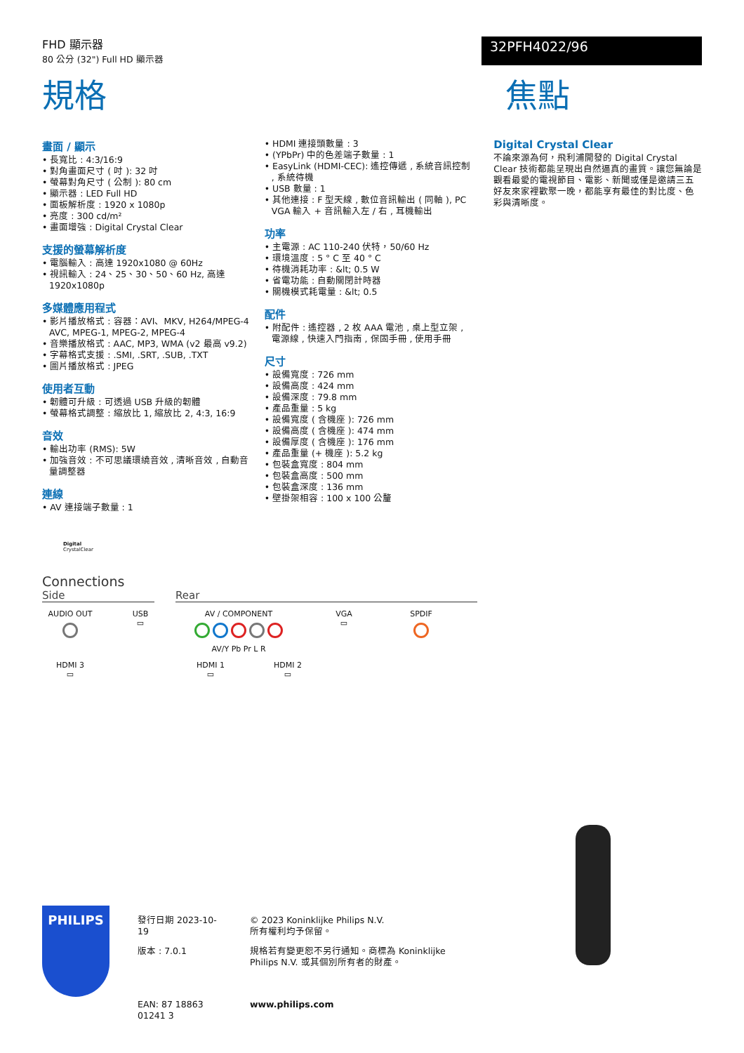FHD 顯示器
80 公分 (32") Full HD 顯示器
32PFH4022/96
規格 焦點
畫面 / 顯示
• 長寬比 : 4:3/16:9
• 對角畫面尺寸 ( 吋 ): 32 吋
• 螢幕對角尺寸 ( 公制 ): 80 cm
• 顯示器 : LED Full HD
• 面板解析度 : 1920 x 1080p
• 亮度 : 300 cd/m²
• 畫面增強 : Digital Crystal Clear
支援的螢幕解析度
• 電腦輸入 : 高達 1920x1080 @ 60Hz
• 視訊輸入 : 24、25、30、50、60 Hz, 高達 1920x1080p
多媒體應用程式
• 影片播放格式 : 容器：AVI、MKV, H264/MPEG-4 AVC, MPEG-1, MPEG-2, MPEG-4
• 音樂播放格式 : AAC, MP3, WMA (v2 最高 v9.2)
• 字幕格式支援 : .SMI, .SRT, .SUB, .TXT
• 圖片播放格式 : JPEG
使用者互動
• 韌體可升級 : 可透過 USB 升級的韌體
• 螢幕格式調整 : 縮放比 1, 縮放比 2, 4:3, 16:9
音效
• 輸出功率 (RMS): 5W
• 加強音效 : 不可思議環繞音效 , 清晰音效 , 自動音量調整器
連線
• AV 連接端子數量 : 1
• HDMI 連接頭數量 : 3
• (YPbPr) 中的色差端子數量 : 1
• EasyLink (HDMI-CEC): 遙控傳遞 , 系統音訊控制 , 系統待機
• USB 數量 : 1
• 其他連接 : F 型天線 , 數位音訊輸出 ( 同軸 ), PC VGA 輸入 + 音訊輸入左 / 右 , 耳機輸出
功率
• 主電源 : AC 110-240 伏特，50/60 Hz
• 環境溫度 : 5 ° C 至 40 ° C
• 待機消耗功率 : &lt; 0.5 W
• 省電功能 : 自動關閉計時器
• 關機模式耗電量 : &lt; 0.5
配件
• 附配件 : 遙控器 , 2 枚 AAA 電池 , 桌上型立架 , 電源線 , 快速入門指南 , 保固手冊 , 使用手冊
尺寸
• 設備寬度 : 726 mm
• 設備高度 : 424 mm
• 設備深度 : 79.8 mm
• 產品重量 : 5 kg
• 設備寬度 ( 含機座 ): 726 mm
• 設備高度 ( 含機座 ): 474 mm
• 設備厚度 ( 含機座 ): 176 mm
• 產品重量 (+ 機座 ): 5.2 kg
• 包裝盒寬度 : 804 mm
• 包裝盒高度 : 500 mm
• 包裝盒深度 : 136 mm
• 壁掛架相容 : 100 x 100 公釐
Digital Crystal Clear
不論來源為何，飛利浦開發的 Digital Crystal Clear 技術都能呈現出自然逼真的畫質。讓您無論是觀看最愛的電視節目、電影、新聞或僅是邀請三五好友來家裡歡聚一晚，都能享有最佳的對比度、色彩與清晰度。
Digital
CrystalClear
Connections
Side Rear
AUDIO OUT
USB
▭
AV / COMPONENT
AV/Y Pb Pr L R
VGA
▭
SPDIF
HDMI 3
▭
HDMI 1
▭
HDMI 2
▭
PHILIPS
發行日期 2023-10-19
版本 : 7.0.1
EAN: 87 18863 01241 3
© 2023 Koninklijke Philips N.V.
所有權利均予保留。
規格若有變更恕不另行通知。商標為 Koninklijke Philips N.V. 或其個別所有者的財產。
www.philips.com